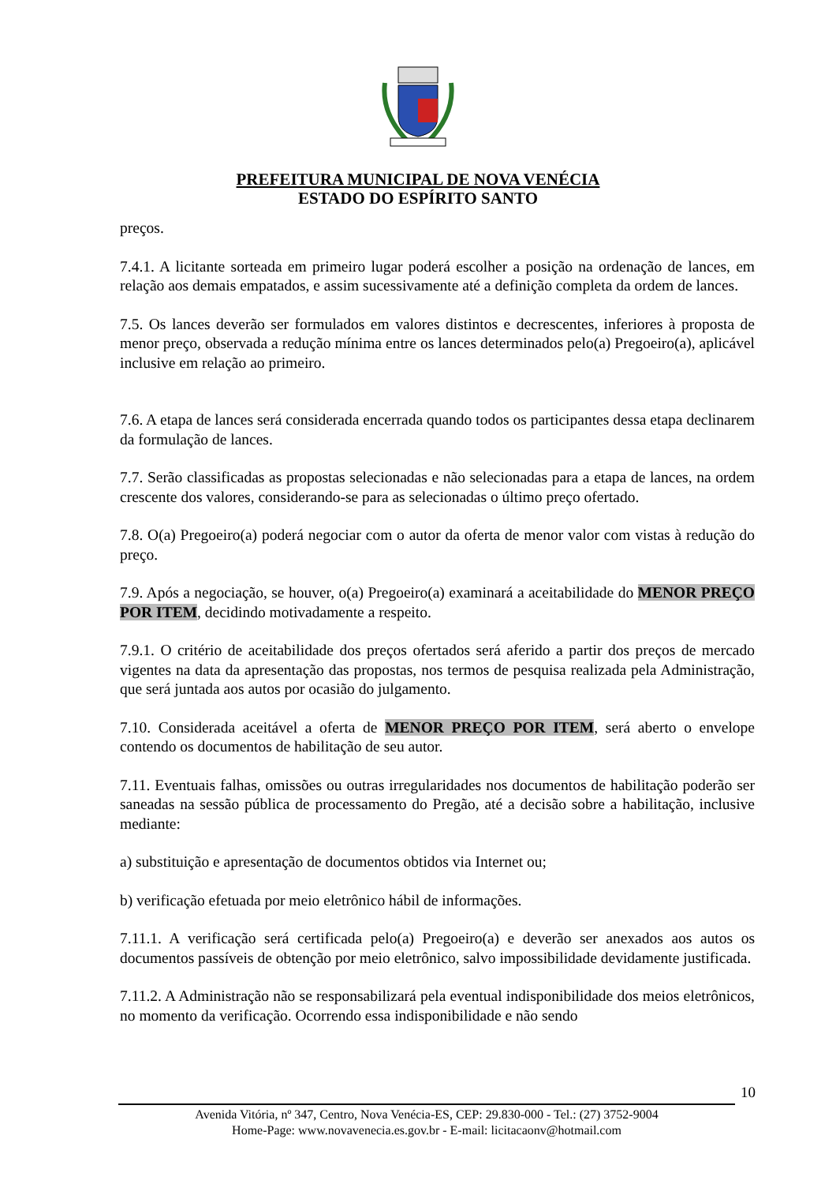PREFEITURA MUNICIPAL DE NOVA VENÉCIA
ESTADO DO ESPÍRITO SANTO
preços.
7.4.1. A licitante sorteada em primeiro lugar poderá escolher a posição na ordenação de lances, em relação aos demais empatados, e assim sucessivamente até a definição completa da ordem de lances.
7.5. Os lances deverão ser formulados em valores distintos e decrescentes, inferiores à proposta de menor preço, observada a redução mínima entre os lances determinados pelo(a) Pregoeiro(a), aplicável inclusive em relação ao primeiro.
7.6. A etapa de lances será considerada encerrada quando todos os participantes dessa etapa declinarem da formulação de lances.
7.7. Serão classificadas as propostas selecionadas e não selecionadas para a etapa de lances, na ordem crescente dos valores, considerando-se para as selecionadas o último preço ofertado.
7.8. O(a) Pregoeiro(a) poderá negociar com o autor da oferta de menor valor com vistas à redução do preço.
7.9. Após a negociação, se houver, o(a) Pregoeiro(a) examinará a aceitabilidade do MENOR PREÇO POR ITEM, decidindo motivadamente a respeito.
7.9.1. O critério de aceitabilidade dos preços ofertados será aferido a partir dos preços de mercado vigentes na data da apresentação das propostas, nos termos de pesquisa realizada pela Administração, que será juntada aos autos por ocasião do julgamento.
7.10. Considerada aceitável a oferta de MENOR PREÇO POR ITEM, será aberto o envelope contendo os documentos de habilitação de seu autor.
7.11. Eventuais falhas, omissões ou outras irregularidades nos documentos de habilitação poderão ser saneadas na sessão pública de processamento do Pregão, até a decisão sobre a habilitação, inclusive mediante:
a) substituição e apresentação de documentos obtidos via Internet ou;
b) verificação efetuada por meio eletrônico hábil de informações.
7.11.1. A verificação será certificada pelo(a) Pregoeiro(a) e deverão ser anexados aos autos os documentos passíveis de obtenção por meio eletrônico, salvo impossibilidade devidamente justificada.
7.11.2. A Administração não se responsabilizará pela eventual indisponibilidade dos meios eletrônicos, no momento da verificação. Ocorrendo essa indisponibilidade e não sendo
10
Avenida Vitória, nº 347, Centro, Nova Venécia-ES, CEP: 29.830-000 - Tel.: (27) 3752-9004
Home-Page: www.novavenecia.es.gov.br - E-mail: licitacaonv@hotmail.com